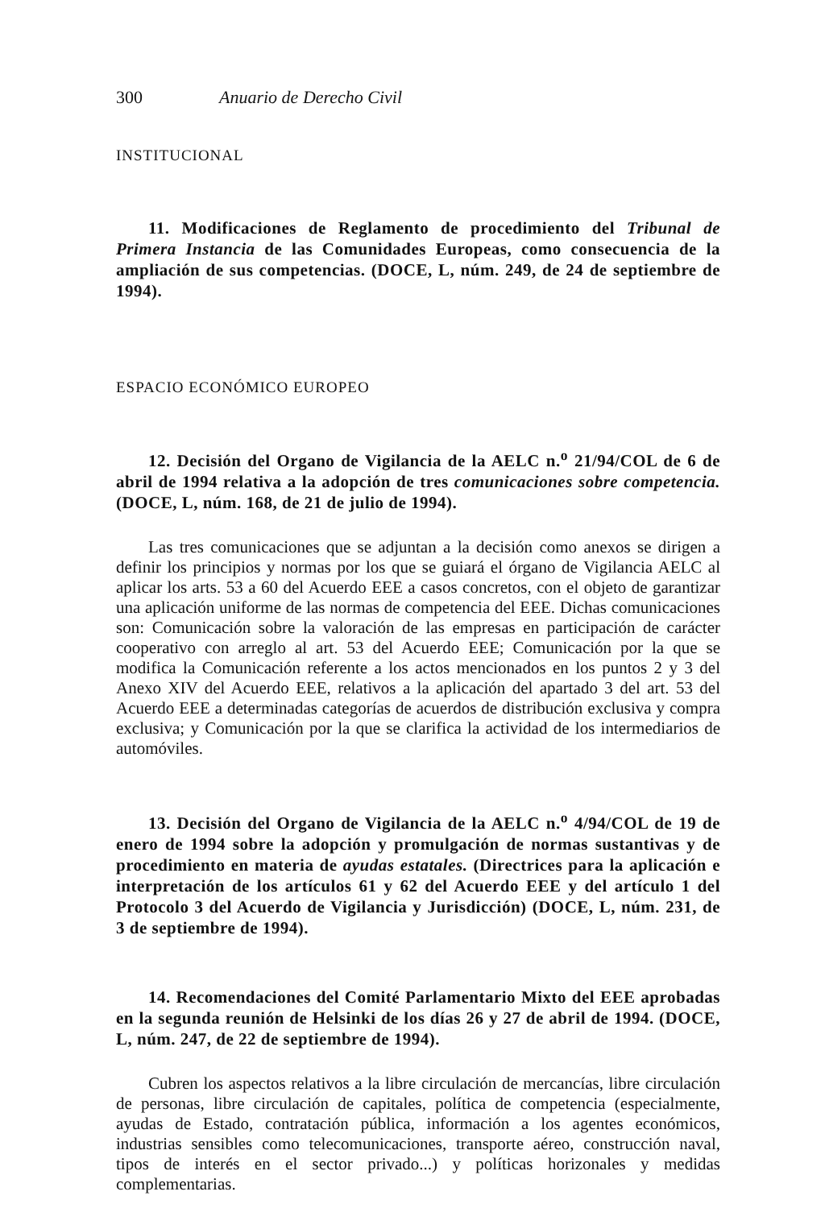300 Anuario de Derecho Civil
INSTITUCIONAL
11. Modificaciones de Reglamento de procedimiento del Tribunal de Primera Instancia de las Comunidades Europeas, como consecuencia de la ampliación de sus competencias. (DOCE, L, núm. 249, de 24 de septiembre de 1994).
ESPACIO ECONÓMICO EUROPEO
12. Decisión del Organo de Vigilancia de la AELC n.<sup>o</sup> 21/94/COL de 6 de abril de 1994 relativa a la adopción de tres comunicaciones sobre competencia. (DOCE, L, núm. 168, de 21 de julio de 1994).
Las tres comunicaciones que se adjuntan a la decisión como anexos se dirigen a definir los principios y normas por los que se guiará el órgano de Vigilancia AELC al aplicar los arts. 53 a 60 del Acuerdo EEE a casos concretos, con el objeto de garantizar una aplicación uniforme de las normas de competencia del EEE. Dichas comunicaciones son: Comunicación sobre la valoración de las empresas en participación de carácter cooperativo con arreglo al art. 53 del Acuerdo EEE; Comunicación por la que se modifica la Comunicación referente a los actos mencionados en los puntos 2 y 3 del Anexo XIV del Acuerdo EEE, relativos a la aplicación del apartado 3 del art. 53 del Acuerdo EEE a determinadas categorías de acuerdos de distribución exclusiva y compra exclusiva; y Comunicación por la que se clarifica la actividad de los intermediarios de automóviles.
13. Decisión del Organo de Vigilancia de la AELC n.<sup>o</sup> 4/94/COL de 19 de enero de 1994 sobre la adopción y promulgación de normas sustantivas y de procedimiento en materia de ayudas estatales. (Directrices para la aplicación e interpretación de los artículos 61 y 62 del Acuerdo EEE y del artículo 1 del Protocolo 3 del Acuerdo de Vigilancia y Jurisdicción) (DOCE, L, núm. 231, de 3 de septiembre de 1994).
14. Recomendaciones del Comité Parlamentario Mixto del EEE aprobadas en la segunda reunión de Helsinki de los días 26 y 27 de abril de 1994. (DOCE, L, núm. 247, de 22 de septiembre de 1994).
Cubren los aspectos relativos a la libre circulación de mercancías, libre circulación de personas, libre circulación de capitales, política de competencia (especialmente, ayudas de Estado, contratación pública, información a los agentes económicos, industrias sensibles como telecomunicaciones, transporte aéreo, construcción naval, tipos de interés en el sector privado...) y políticas horizonales y medidas complementarias.